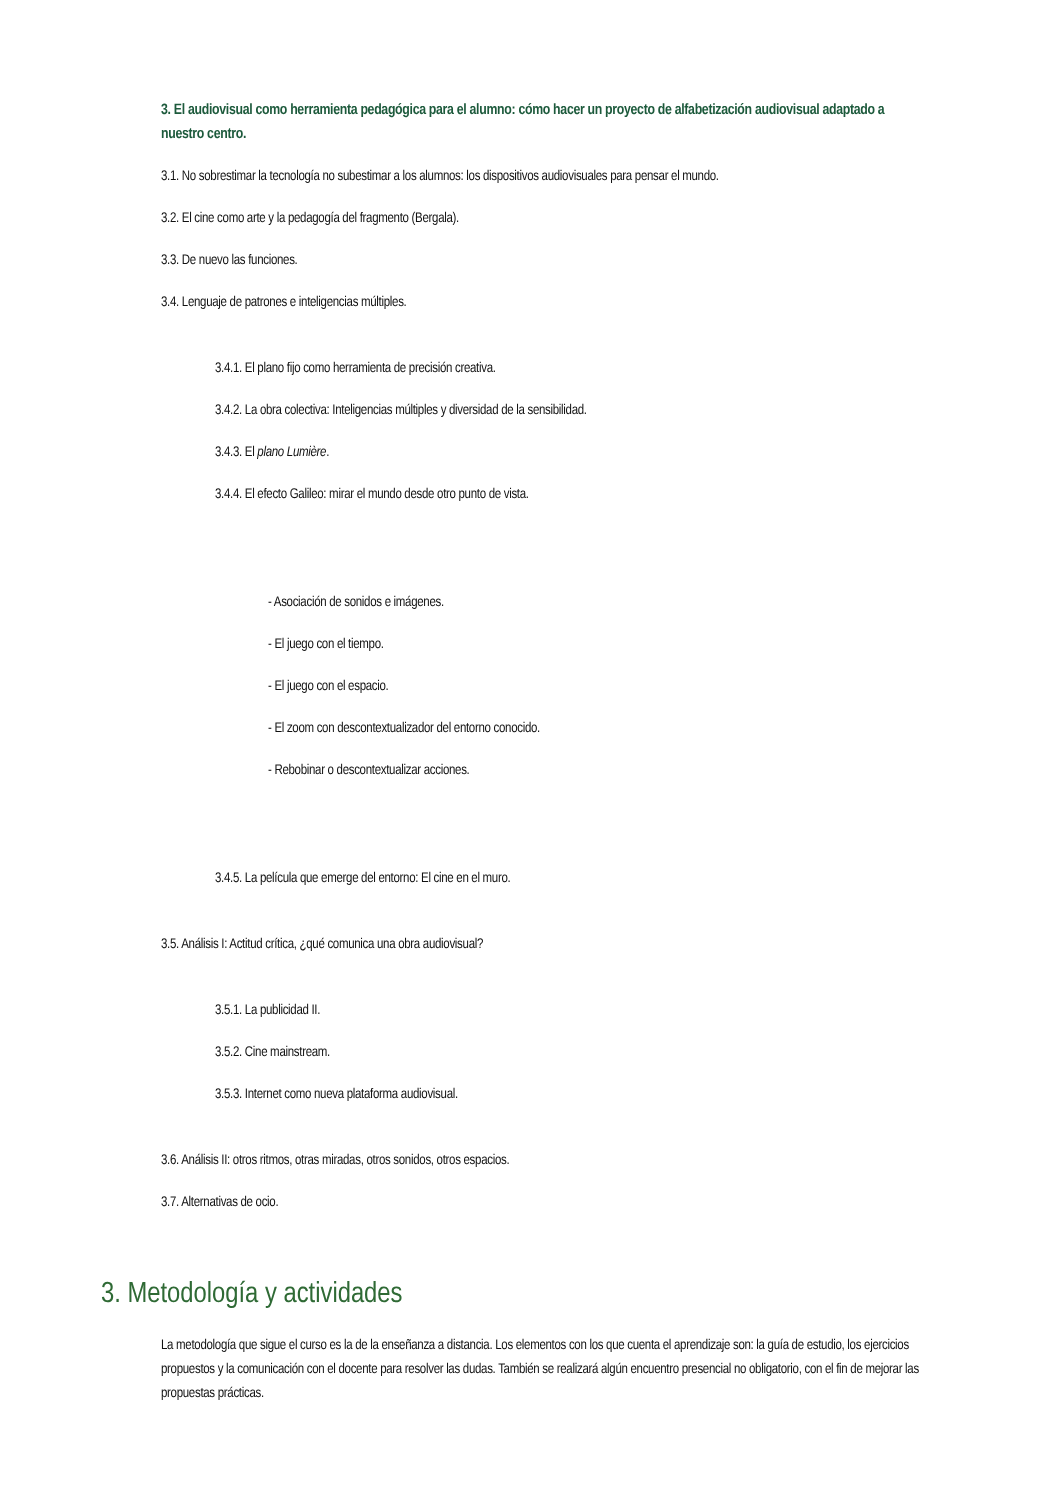3. El audiovisual como herramienta pedagógica para el alumno: cómo hacer un proyecto de alfabetización audiovisual adaptado a nuestro centro.
3.1. No sobrestimar la tecnología no subestimar a los alumnos: los dispositivos audiovisuales para pensar el mundo.
3.2. El cine como arte y la pedagogía del fragmento (Bergala).
3.3. De nuevo las funciones.
3.4. Lenguaje de patrones e inteligencias múltiples.
3.4.1. El plano fijo como herramienta de precisión creativa.
3.4.2. La obra colectiva: Inteligencias múltiples y diversidad de la sensibilidad.
3.4.3. El plano Lumière.
3.4.4. El efecto Galileo: mirar el mundo desde otro punto de vista.
- Asociación de sonidos e imágenes.
- El juego con el tiempo.
- El juego con el espacio.
- El zoom con descontextualizador del entorno conocido.
- Rebobinar o descontextualizar acciones.
3.4.5. La película que emerge del entorno: El cine en el muro.
3.5. Análisis I: Actitud crítica, ¿qué comunica una obra audiovisual?
3.5.1. La publicidad II.
3.5.2. Cine mainstream.
3.5.3. Internet como nueva plataforma audiovisual.
3.6. Análisis II: otros ritmos, otras miradas, otros sonidos, otros espacios.
3.7. Alternativas de ocio.
3. Metodología y actividades
La metodología que sigue el curso es la de la enseñanza a distancia. Los elementos con los que cuenta el aprendizaje son: la guía de estudio, los ejercicios propuestos y la comunicación con el docente para resolver las dudas. También se realizará algún encuentro presencial no obligatorio, con el fin de mejorar las propuestas prácticas.